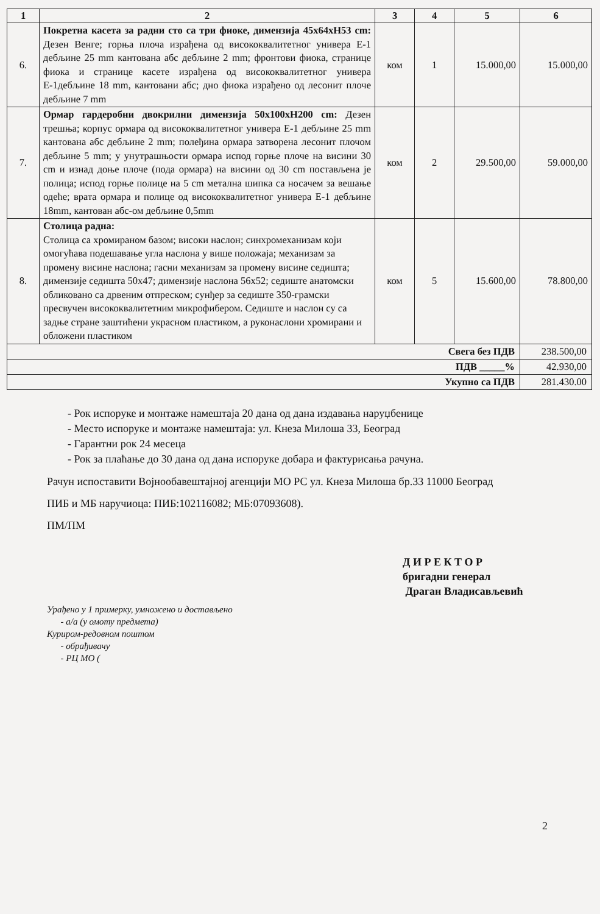| 1 | 2 | 3 | 4 | 5 | 6 |
| --- | --- | --- | --- | --- | --- |
| 6. | Покретна касета за радни сто са три фиоке, димензија 45x64xH53 cm: Дезен Венге; горња плоча израђена од висококвалитетног универа Е-1 дебљине 25 mm кантована абс дебљине 2 mm; фронтови фиока, странице фиока и странице касете израђена од висококвалитетног универа Е-1дебљине 18 mm, кантовани абс; дно фиока израђено од лесонит плоче дебљине 7 mm | ком | 1 | 15.000,00 | 15.000,00 |
| 7. | Ормар гардеробни двокрилни димензија 50x100xH200 cm: Дезен трешња; корпус ормара од висококвалитетног универа Е-1 дебљине 25 mm кантована абс дебљине 2 mm; полеђина ормара затворена лесонит плочом дебљине 5 mm; у унутрашњости ормара испод горње плоче на висини 30 cm и изнад доње плоче (пода ормара) на висини од 30 cm постављена је полица; испод горње полице на 5 cm метална шипка са носачем за вешање одеће; врата ормара и полице од висококвалитетног универа Е-1 дебљине 18mm, кантован абс-ом дебљине 0,5mm | ком | 2 | 29.500,00 | 59.000,00 |
| 8. | Столица радна: Столица са хромираном базом; високи наслон; синхромеханизам који омогућава подешавање угла наслона у више положаја; механизам за промену висине наслона; гасни механизам за промену висине седишта; димензије седишта 50x47; димензије наслона 56x52; седиште анатомски обликовано са дрвеним отпреском; сунђер за седиште 350-грамски пресвучен висококвалитетним микрофибером. Седиште и наслон су са задње стране заштићени украсном пластиком, а руконаслони хромирани и обложени пластиком | ком | 5 | 15.600,00 | 78.800,00 |
| Свега без ПДВ | | | | | 238.500,00 |
| ПДВ _____% | | | | | 42.930,00 |
| Укупно са ПДВ | | | | | 281.430.00 |
- Рок испоруке и монтаже намештаја 20 дана од дана издавања наруџбенице
- Место испоруке и монтаже намештаја: ул. Кнеза Милоша 33, Београд
- Гарантни рок 24 месеца
- Рок за плаћање до 30 дана од дана испоруке добара и фактурисања рачуна.
Рачун испоставити Војнообавештајној агенцији МО РС ул. Кнеза Милоша бр.33 11000 Београд
ПИБ и МБ наручиоца: ПИБ:102116082; МБ:07093608).
ПМ/ПМ
Д И Р Е К Т О Р
бригадни генерал
Драган Владисављевић
Урађено у 1 примерку, умножено и достављено
- а/а (у омоту предмета)
Куриром-редовном поштом
- обрађивачу
- РЦ МО (
2